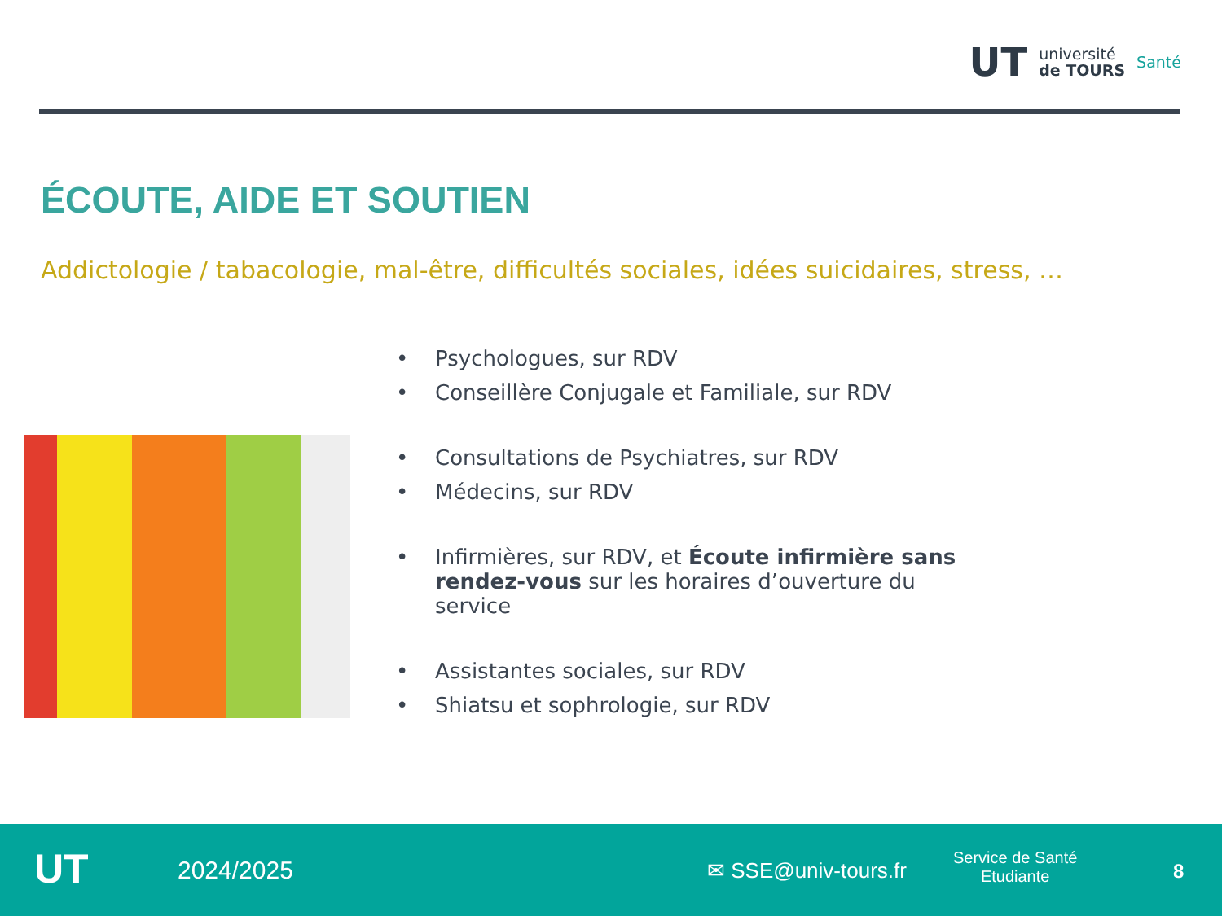UT université
de TOURS Santé
ÉCOUTE, AIDE ET SOUTIEN
Addictologie / tabacologie, mal-être, difficultés sociales, idées suicidaires, stress, …
Psychologues, sur RDV
Conseillère Conjugale et Familiale, sur RDV
Consultations de Psychiatres, sur RDV
Médecins, sur RDV
Infirmières, sur RDV, et Écoute infirmière sans rendez-vous sur les horaires d’ouverture du service
Assistantes sociales, sur RDV
Shiatsu et sophrologie, sur RDV
UT 2024/2025 ✉ SSE@univ-tours.fr
Service de Santé
Etudiante
8